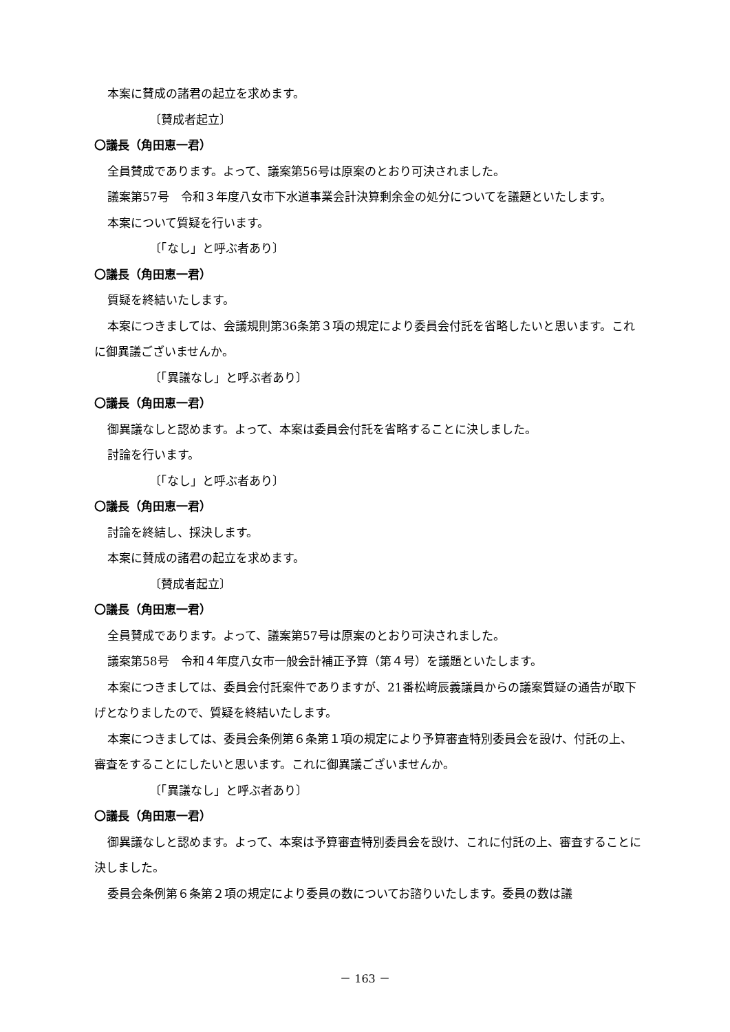本案に賛成の諸君の起立を求めます。
〔賛成者起立〕
〇議長（角田恵一君）
全員賛成であります。よって、議案第56号は原案のとおり可決されました。
議案第57号　令和３年度八女市下水道事業会計決算剰余金の処分についてを議題といたします。
本案について質疑を行います。
〔「なし」と呼ぶ者あり〕
〇議長（角田恵一君）
質疑を終結いたします。
本案につきましては、会議規則第36条第３項の規定により委員会付託を省略したいと思います。これに御異議ございませんか。
〔「異議なし」と呼ぶ者あり〕
〇議長（角田恵一君）
御異議なしと認めます。よって、本案は委員会付託を省略することに決しました。
討論を行います。
〔「なし」と呼ぶ者あり〕
〇議長（角田恵一君）
討論を終結し、採決します。
本案に賛成の諸君の起立を求めます。
〔賛成者起立〕
〇議長（角田恵一君）
全員賛成であります。よって、議案第57号は原案のとおり可決されました。
議案第58号　令和４年度八女市一般会計補正予算（第４号）を議題といたします。
本案につきましては、委員会付託案件でありますが、21番松﨑辰義議員からの議案質疑の通告が取下げとなりましたので、質疑を終結いたします。
本案につきましては、委員会条例第６条第１項の規定により予算審査特別委員会を設け、付託の上、審査をすることにしたいと思います。これに御異議ございませんか。
〔「異議なし」と呼ぶ者あり〕
〇議長（角田恵一君）
御異議なしと認めます。よって、本案は予算審査特別委員会を設け、これに付託の上、審査することに決しました。
委員会条例第６条第２項の規定により委員の数についてお諮りいたします。委員の数は議
－ 163 －